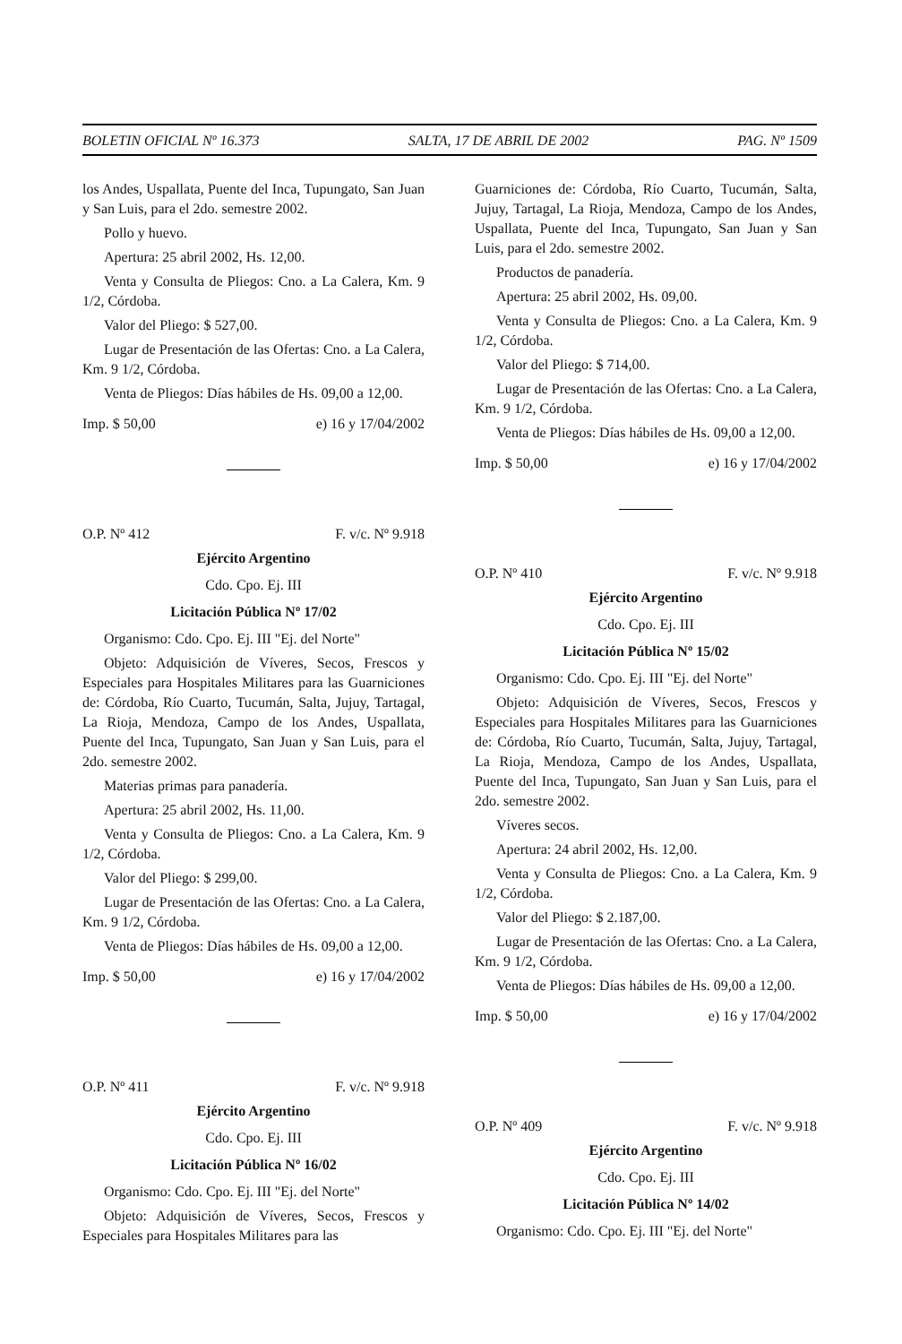BOLETIN OFICIAL Nº 16.373 SALTA, 17 DE ABRIL DE 2002 PAG. Nº 1509
los Andes, Uspallata, Puente del Inca, Tupungato, San Juan y San Luis, para el 2do. semestre 2002.
Pollo y huevo.
Apertura: 25 abril 2002, Hs. 12,00.
Venta y Consulta de Pliegos: Cno. a La Calera, Km. 9 1/2, Córdoba.
Valor del Pliego: $ 527,00.
Lugar de Presentación de las Ofertas: Cno. a La Calera, Km. 9 1/2, Córdoba.
Venta de Pliegos: Días hábiles de Hs. 09,00 a 12,00.
Imp. $ 50,00 e) 16 y 17/04/2002
O.P. Nº 412 F. v/c. Nº 9.918
Ejército Argentino
Cdo. Cpo. Ej. III
Licitación Pública Nº 17/02
Organismo: Cdo. Cpo. Ej. III "Ej. del Norte"
Objeto: Adquisición de Víveres, Secos, Frescos y Especiales para Hospitales Militares para las Guarniciones de: Córdoba, Río Cuarto, Tucumán, Salta, Jujuy, Tartagal, La Rioja, Mendoza, Campo de los Andes, Uspallata, Puente del Inca, Tupungato, San Juan y San Luis, para el 2do. semestre 2002.
Materias primas para panadería.
Apertura: 25 abril 2002, Hs. 11,00.
Venta y Consulta de Pliegos: Cno. a La Calera, Km. 9 1/2, Córdoba.
Valor del Pliego: $ 299,00.
Lugar de Presentación de las Ofertas: Cno. a La Calera, Km. 9 1/2, Córdoba.
Venta de Pliegos: Días hábiles de Hs. 09,00 a 12,00.
Imp. $ 50,00 e) 16 y 17/04/2002
O.P. Nº 411 F. v/c. Nº 9.918
Ejército Argentino
Cdo. Cpo. Ej. III
Licitación Pública Nº 16/02
Organismo: Cdo. Cpo. Ej. III "Ej. del Norte"
Objeto: Adquisición de Víveres, Secos, Frescos y Especiales para Hospitales Militares para las
Guarniciones de: Córdoba, Río Cuarto, Tucumán, Salta, Jujuy, Tartagal, La Rioja, Mendoza, Campo de los Andes, Uspallata, Puente del Inca, Tupungato, San Juan y San Luis, para el 2do. semestre 2002.
Productos de panadería.
Apertura: 25 abril 2002, Hs. 09,00.
Venta y Consulta de Pliegos: Cno. a La Calera, Km. 9 1/2, Córdoba.
Valor del Pliego: $ 714,00.
Lugar de Presentación de las Ofertas: Cno. a La Calera, Km. 9 1/2, Córdoba.
Venta de Pliegos: Días hábiles de Hs. 09,00 a 12,00.
Imp. $ 50,00 e) 16 y 17/04/2002
O.P. Nº 410 F. v/c. Nº 9.918
Ejército Argentino
Cdo. Cpo. Ej. III
Licitación Pública Nº 15/02
Organismo: Cdo. Cpo. Ej. III "Ej. del Norte"
Objeto: Adquisición de Víveres, Secos, Frescos y Especiales para Hospitales Militares para las Guarniciones de: Córdoba, Río Cuarto, Tucumán, Salta, Jujuy, Tartagal, La Rioja, Mendoza, Campo de los Andes, Uspallata, Puente del Inca, Tupungato, San Juan y San Luis, para el 2do. semestre 2002.
Víveres secos.
Apertura: 24 abril 2002, Hs. 12,00.
Venta y Consulta de Pliegos: Cno. a La Calera, Km. 9 1/2, Córdoba.
Valor del Pliego: $ 2.187,00.
Lugar de Presentación de las Ofertas: Cno. a La Calera, Km. 9 1/2, Córdoba.
Venta de Pliegos: Días hábiles de Hs. 09,00 a 12,00.
Imp. $ 50,00 e) 16 y 17/04/2002
O.P. Nº 409 F. v/c. Nº 9.918
Ejército Argentino
Cdo. Cpo. Ej. III
Licitación Pública Nº 14/02
Organismo: Cdo. Cpo. Ej. III "Ej. del Norte"